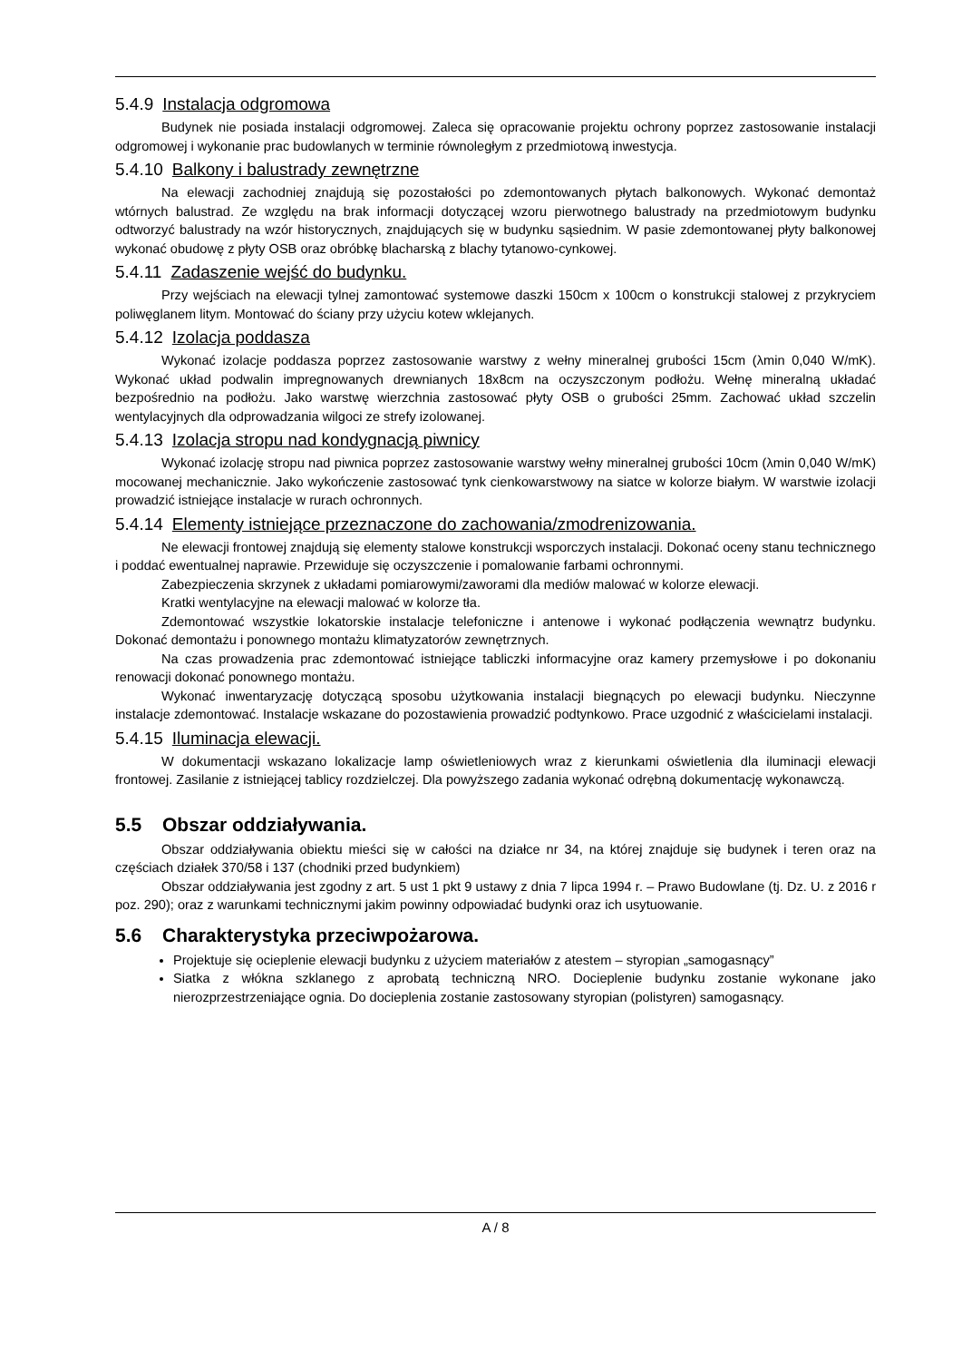5.4.9 Instalacja odgromowa
Budynek nie posiada instalacji odgromowej. Zaleca się opracowanie projektu ochrony poprzez zastosowanie instalacji odgromowej i wykonanie prac budowlanych w terminie równoległym z przedmiotową inwestycja.
5.4.10 Balkony i balustrady zewnętrzne
Na elewacji zachodniej znajdują się pozostałości po zdemontowanych płytach balkonowych. Wykonać demontaż wtórnych balustrad. Ze względu na brak informacji dotyczącej wzoru pierwotnego balustrady na przedmiotowym budynku odtworzyć balustrady na wzór historycznych, znajdujących się w budynku sąsiednim. W pasie zdemontowanej płyty balkonowej wykonać obudowę z płyty OSB oraz obróbkę blacharską z blachy tytanowo-cynkowej.
5.4.11 Zadaszenie wejść do budynku.
Przy wejściach na elewacji tylnej zamontować systemowe daszki 150cm x 100cm o konstrukcji stalowej z przykryciem poliwęglanem litym. Montować do ściany przy użyciu kotew wklejanych.
5.4.12 Izolacja poddasza
Wykonać izolacje poddasza poprzez zastosowanie warstwy z wełny mineralnej grubości 15cm (λmin 0,040 W/mK). Wykonać układ podwalin impregnowanych drewnianych 18x8cm na oczyszczonym podłożu. Wełnę mineralną układać bezpośrednio na podłożu. Jako warstwę wierzchnia zastosować płyty OSB o grubości 25mm. Zachować układ szczelin wentylacyjnych dla odprowadzania wilgoci ze strefy izolowanej.
5.4.13 Izolacja stropu nad kondygnacją piwnicy
Wykonać izolację stropu nad piwnica poprzez zastosowanie warstwy wełny mineralnej grubości 10cm (λmin 0,040 W/mK) mocowanej mechanicznie. Jako wykończenie zastosować tynk cienkowarstwowy na siatce w kolorze białym. W warstwie izolacji prowadzić istniejące instalacje w rurach ochronnych.
5.4.14 Elementy istniejące przeznaczone do zachowania/zmodrenizowania.
Ne elewacji frontowej znajdują się elementy stalowe konstrukcji wsporczych instalacji. Dokonać oceny stanu technicznego i poddać ewentualnej naprawie. Przewiduje się oczyszczenie i pomalowanie farbami ochronnymi.
Zabezpieczenia skrzynek z układami pomiarowymi/zaworami dla mediów malować w kolorze elewacji.
Kratki wentylacyjne na elewacji malować w kolorze tła.
Zdemontować wszystkie lokatorskie instalacje telefoniczne i antenowe i wykonać podłączenia wewnątrz budynku. Dokonać demontażu i ponownego montażu klimatyzatorów zewnętrznych.
Na czas prowadzenia prac zdemontować istniejące tabliczki informacyjne oraz kamery przemysłowe i po dokonaniu renowacji dokonać ponownego montażu.
Wykonać inwentaryzację dotyczącą sposobu użytkowania instalacji biegnących po elewacji budynku. Nieczynne instalacje zdemontować. Instalacje wskazane do pozostawienia prowadzić podtynkowo. Prace uzgodnić z właścicielami instalacji.
5.4.15 Iluminacja elewacji.
W dokumentacji wskazano lokalizacje lamp oświetleniowych wraz z kierunkami oświetlenia dla iluminacji elewacji frontowej. Zasilanie z istniejącej tablicy rozdzielczej. Dla powyższego zadania wykonać odrębną dokumentację wykonawczą.
5.5 Obszar oddziaływania.
Obszar oddziaływania obiektu mieści się w całości na działce nr 34, na której znajduje się budynek i teren oraz na częściach działek 370/58 i 137 (chodniki przed budynkiem)
Obszar oddziaływania jest zgodny z art. 5 ust 1 pkt 9 ustawy z dnia 7 lipca 1994 r. – Prawo Budowlane (tj. Dz. U. z 2016 r poz. 290); oraz z warunkami technicznymi jakim powinny odpowiadać budynki oraz ich usytuowanie.
5.6 Charakterystyka przeciwpożarowa.
Projektuje się ocieplenie elewacji budynku z użyciem materiałów z atestem – styropian „samogasnący”
Siatka z włókna szklanego z aprobatą techniczną NRO. Docieplenie budynku zostanie wykonane jako nierozprzestrzeniające ognia. Do docieplenia zostanie zastosowany styropian (polistyren) samogasnący.
A / 8